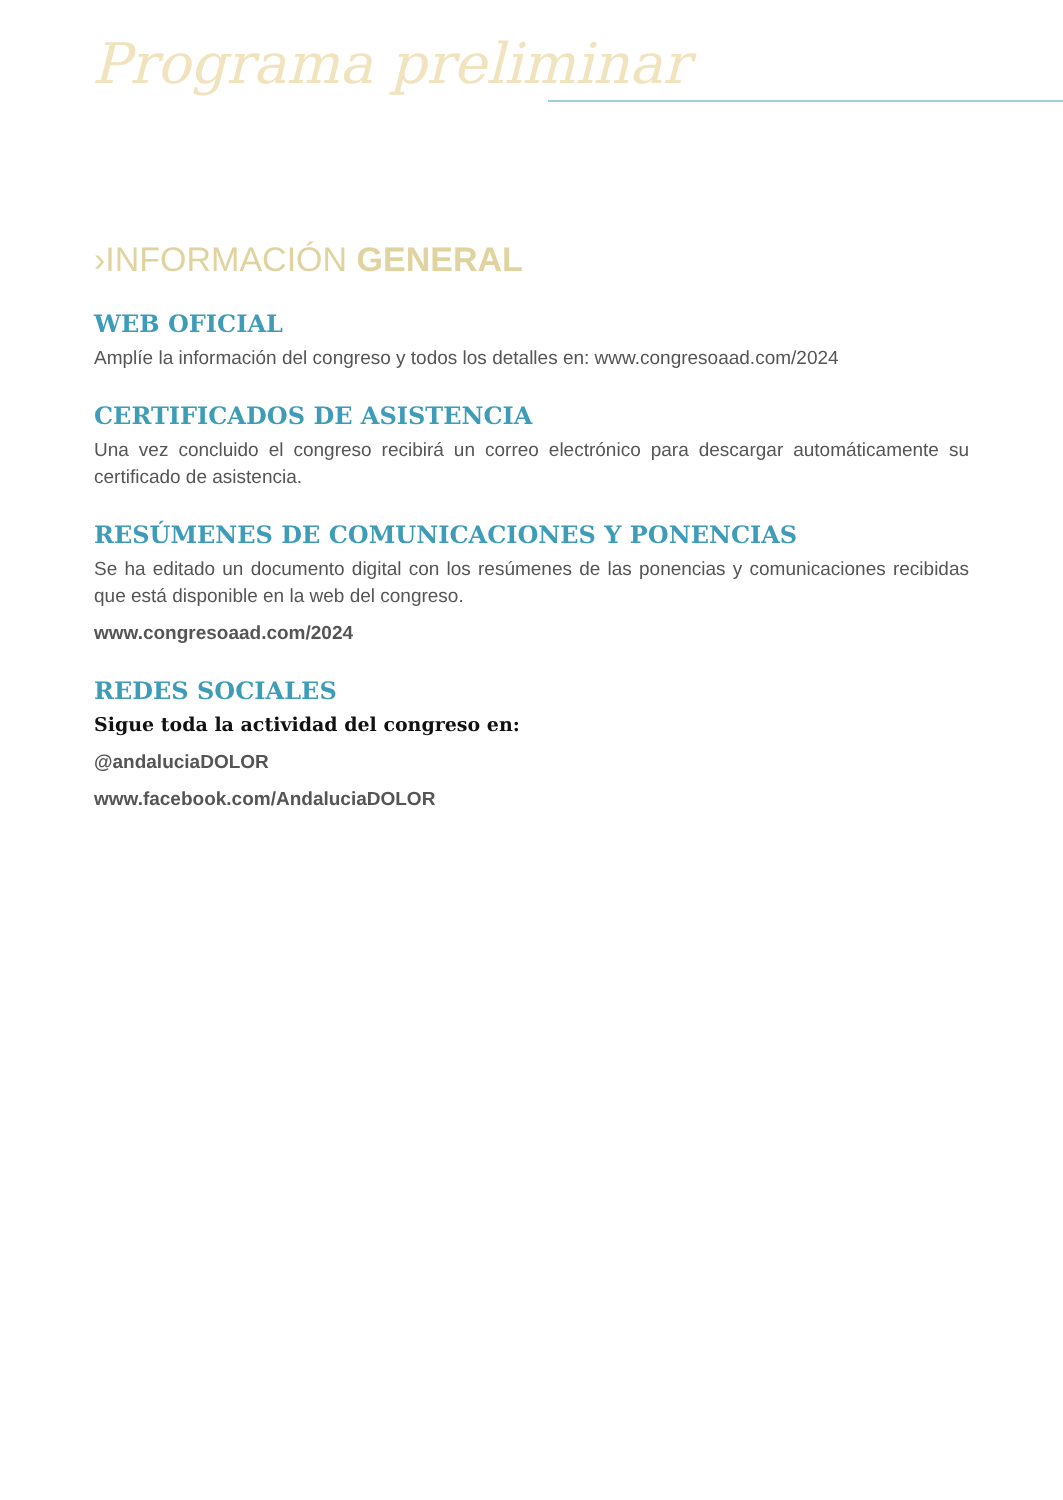Programa preliminar
›INFORMACIÓN GENERAL
WEB OFICIAL
Amplíe la información del congreso y todos los detalles en: www.congresoaad.com/2024
CERTIFICADOS DE ASISTENCIA
Una vez concluido el congreso recibirá un correo electrónico para descargar automáticamente su certificado de asistencia.
RESÚMENES DE COMUNICACIONES Y PONENCIAS
Se ha editado un documento digital con los resúmenes de las ponencias y comunicaciones recibidas que está disponible en la web del congreso.
www.congresoaad.com/2024
REDES SOCIALES
Sigue toda la actividad del congreso en:
@andaluciaDOLOR
www.facebook.com/AndaluciaDOLOR